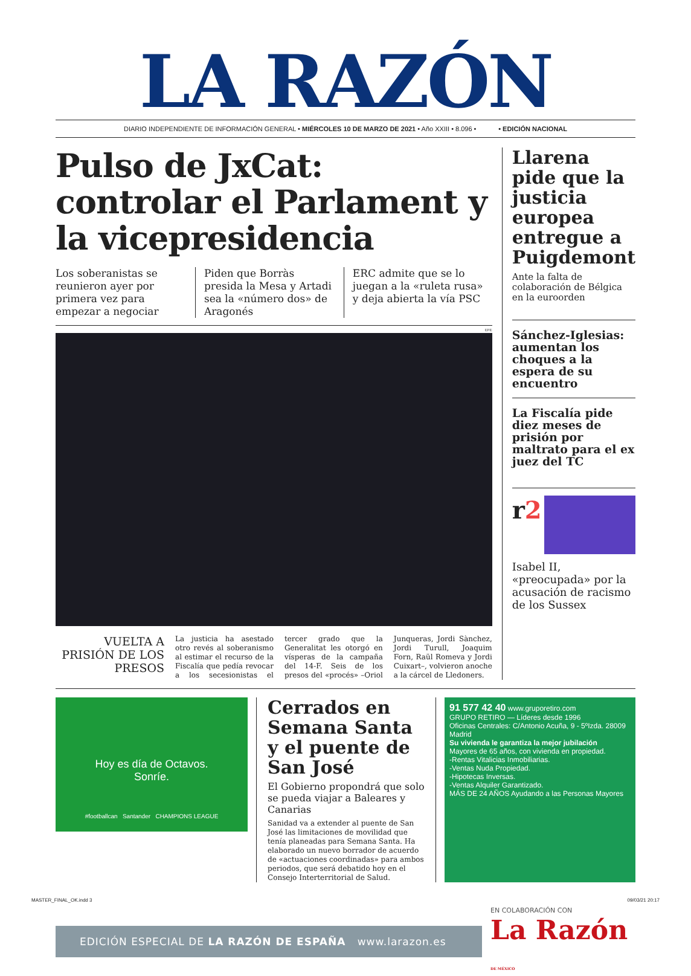LA RAZÓN
DIARIO INDEPENDIENTE DE INFORMACIÓN GENERAL • MIÉRCOLES 10 DE MARZO DE 2021 • Año XXIII • 8.096 • • EDICIÓN NACIONAL
Pulso de JxCat: controlar el Parlament y la vicepresidencia
Los soberanistas se reunieron ayer por primera vez para empezar a negociar
Piden que Borràs presida la Mesa y Artadi sea la «número dos» de Aragonés
ERC admite que se lo juegan a la «ruleta rusa» y deja abierta la vía PSC
EFE
VUELTA A PRISIÓN DE LOS PRESOS
La justicia ha asestado otro revés al soberanismo al estimar el recurso de la Fiscalía que pedía revocar a los secesionistas el tercer grado que la Generalitat les otorgó en vísperas de la campaña del 14-F. Seis de los presos del «procés» –Oriol Junqueras, Jordi Sànchez, Jordi Turull, Joaquim Forn, Raül Romeva y Jordi Cuixart–, volvieron anoche a la cárcel de Lledoners.
Llarena pide que la justicia europea entregue a Puigdemont
Ante la falta de colaboración de Bélgica en la euroorden
Sánchez-Iglesias: aumentan los choques a la espera de su encuentro
La Fiscalía pide diez meses de prisión por maltrato para el ex juez del TC
r2
Isabel II, «preocupada» por la acusación de racismo de los Sussex
Hoy es día de Octavos.
Sonríe.
#footballcan Santander CHAMPIONS LEAGUE
Cerrados en Semana Santa y el puente de San José
El Gobierno propondrá que solo se pueda viajar a Baleares y Canarias
Sanidad va a extender al puente de San José las limitaciones de movilidad que tenía planeadas para Semana Santa. Ha elaborado un nuevo borrador de acuerdo de «actuaciones coordinadas» para ambos periodos, que será debatido hoy en el Consejo Interterritorial de Salud.
91 577 42 40 www.gruporetiro.com
GRUPO RETIRO — Líderes desde 1996
Oficinas Centrales: C/Antonio Acuña, 9 - 5ºIzda. 28009 Madrid
Su vivienda le garantiza la mejor jubilación
Mayores de 65 años, con vivienda en propiedad.
-Rentas Vitalicias Inmobiliarias.
-Ventas Nuda Propiedad.
-Hipotecas Inversas.
-Ventas Alquiler Garantizado.
MÁS DE 24 AÑOS Ayudando a las Personas Mayores
EDICIÓN ESPECIAL DE LA RAZÓN DE ESPAÑA www.larazon.es
EN COLABORACIÓN CON
La Razón DE MÉXICO
MASTER_FINAL_OK.indd 3 09/03/21 20:17